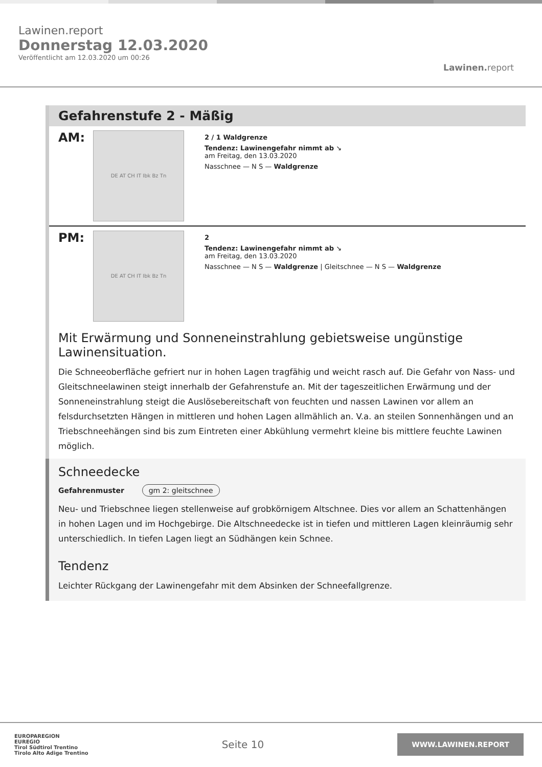Lawinen.report
Donnerstag 12.03.2020
Veröffentlicht am 12.03.2020 um 00:26
Lawinen.report
Gefahrenstufe 2 - Mäßig
AM:
DE AT CH IT Ibk Bz Tn
2 / 1 Waldgrenze
Tendenz: Lawinengefahr nimmt ab ↘
am Freitag, den 13.03.2020
Nasschnee — N S — Waldgrenze
PM:
DE AT CH IT Ibk Bz Tn
2
Tendenz: Lawinengefahr nimmt ab ↘
am Freitag, den 13.03.2020
Nasschnee — N S — Waldgrenze | Gleitschnee — N S — Waldgrenze
Mit Erwärmung und Sonneneinstrahlung gebietsweise ungünstige Lawinensituation.
Die Schneeoberfläche gefriert nur in hohen Lagen tragfähig und weicht rasch auf. Die Gefahr von Nass- und Gleitschneelawinen steigt innerhalb der Gefahrenstufe an. Mit der tageszeitlichen Erwärmung und der Sonneneinstrahlung steigt die Auslösebereitschaft von feuchten und nassen Lawinen vor allem an felsdurchsetzten Hängen in mittleren und hohen Lagen allmählich an. V.a. an steilen Sonnenhängen und an Triebschneehängen sind bis zum Eintreten einer Abkühlung vermehrt kleine bis mittlere feuchte Lawinen möglich.
Schneedecke
Gefahrenmuster gm 2: gleitschnee
Neu- und Triebschnee liegen stellenweise auf grobkörnigem Altschnee. Dies vor allem an Schattenhängen in hohen Lagen und im Hochgebirge. Die Altschneedecke ist in tiefen und mittleren Lagen kleinräumig sehr unterschiedlich. In tiefen Lagen liegt an Südhängen kein Schnee.
Tendenz
Leichter Rückgang der Lawinengefahr mit dem Absinken der Schneefallgrenze.
EUROPAREGION
EUREGIO
Tirol Südtirol Trentino
Tirolo Alto Adige Trentino
Seite 10
WWW.LAWINEN.REPORT